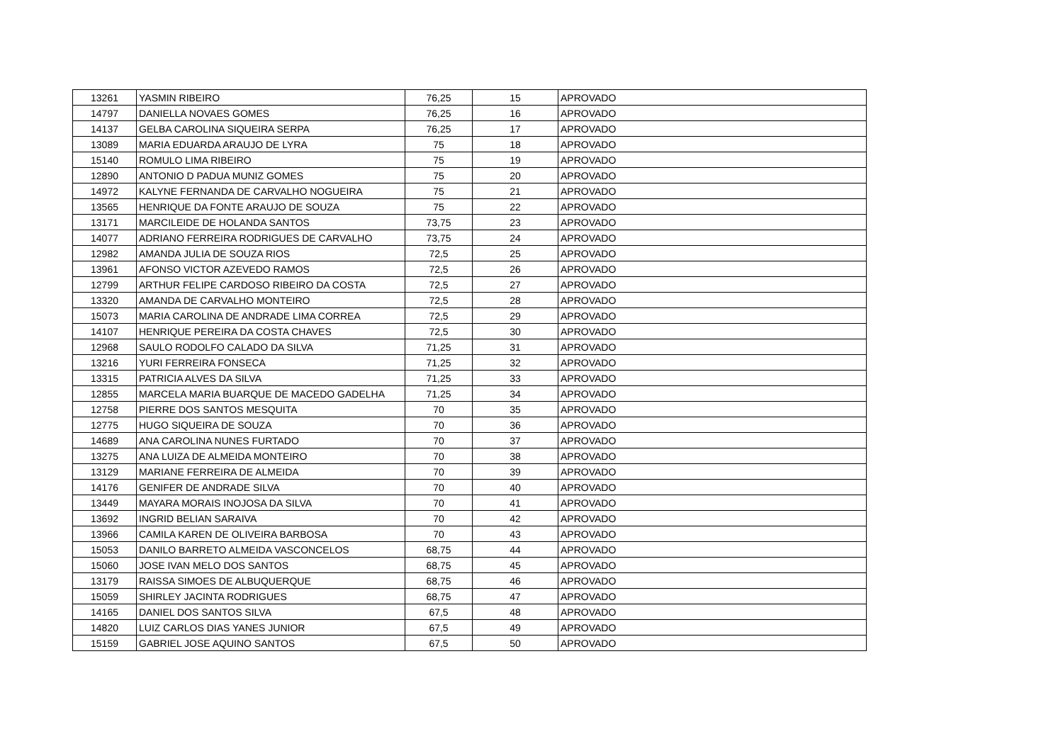| 13261 | YASMIN RIBEIRO | 76,25 | 15 | APROVADO |
| 14797 | DANIELLA NOVAES GOMES | 76,25 | 16 | APROVADO |
| 14137 | GELBA CAROLINA SIQUEIRA SERPA | 76,25 | 17 | APROVADO |
| 13089 | MARIA EDUARDA ARAUJO DE LYRA | 75 | 18 | APROVADO |
| 15140 | ROMULO LIMA RIBEIRO | 75 | 19 | APROVADO |
| 12890 | ANTONIO D PADUA MUNIZ GOMES | 75 | 20 | APROVADO |
| 14972 | KALYNE FERNANDA DE CARVALHO NOGUEIRA | 75 | 21 | APROVADO |
| 13565 | HENRIQUE DA FONTE ARAUJO DE SOUZA | 75 | 22 | APROVADO |
| 13171 | MARCILEIDE DE HOLANDA SANTOS | 73,75 | 23 | APROVADO |
| 14077 | ADRIANO FERREIRA RODRIGUES DE CARVALHO | 73,75 | 24 | APROVADO |
| 12982 | AMANDA JULIA DE SOUZA RIOS | 72,5 | 25 | APROVADO |
| 13961 | AFONSO VICTOR AZEVEDO RAMOS | 72,5 | 26 | APROVADO |
| 12799 | ARTHUR FELIPE CARDOSO RIBEIRO DA COSTA | 72,5 | 27 | APROVADO |
| 13320 | AMANDA DE CARVALHO MONTEIRO | 72,5 | 28 | APROVADO |
| 15073 | MARIA CAROLINA DE ANDRADE LIMA CORREA | 72,5 | 29 | APROVADO |
| 14107 | HENRIQUE PEREIRA DA COSTA CHAVES | 72,5 | 30 | APROVADO |
| 12968 | SAULO RODOLFO CALADO DA SILVA | 71,25 | 31 | APROVADO |
| 13216 | YURI FERREIRA FONSECA | 71,25 | 32 | APROVADO |
| 13315 | PATRICIA ALVES DA SILVA | 71,25 | 33 | APROVADO |
| 12855 | MARCELA MARIA BUARQUE DE MACEDO GADELHA | 71,25 | 34 | APROVADO |
| 12758 | PIERRE DOS SANTOS MESQUITA | 70 | 35 | APROVADO |
| 12775 | HUGO SIQUEIRA DE SOUZA | 70 | 36 | APROVADO |
| 14689 | ANA CAROLINA NUNES FURTADO | 70 | 37 | APROVADO |
| 13275 | ANA LUIZA DE ALMEIDA MONTEIRO | 70 | 38 | APROVADO |
| 13129 | MARIANE FERREIRA DE ALMEIDA | 70 | 39 | APROVADO |
| 14176 | GENIFER DE ANDRADE SILVA | 70 | 40 | APROVADO |
| 13449 | MAYARA MORAIS INOJOSA DA SILVA | 70 | 41 | APROVADO |
| 13692 | INGRID BELIAN SARAIVA | 70 | 42 | APROVADO |
| 13966 | CAMILA KAREN DE OLIVEIRA BARBOSA | 70 | 43 | APROVADO |
| 15053 | DANILO BARRETO ALMEIDA VASCONCELOS | 68,75 | 44 | APROVADO |
| 15060 | JOSE IVAN MELO DOS SANTOS | 68,75 | 45 | APROVADO |
| 13179 | RAISSA SIMOES DE ALBUQUERQUE | 68,75 | 46 | APROVADO |
| 15059 | SHIRLEY JACINTA RODRIGUES | 68,75 | 47 | APROVADO |
| 14165 | DANIEL DOS SANTOS SILVA | 67,5 | 48 | APROVADO |
| 14820 | LUIZ CARLOS DIAS YANES JUNIOR | 67,5 | 49 | APROVADO |
| 15159 | GABRIEL JOSE AQUINO SANTOS | 67,5 | 50 | APROVADO |